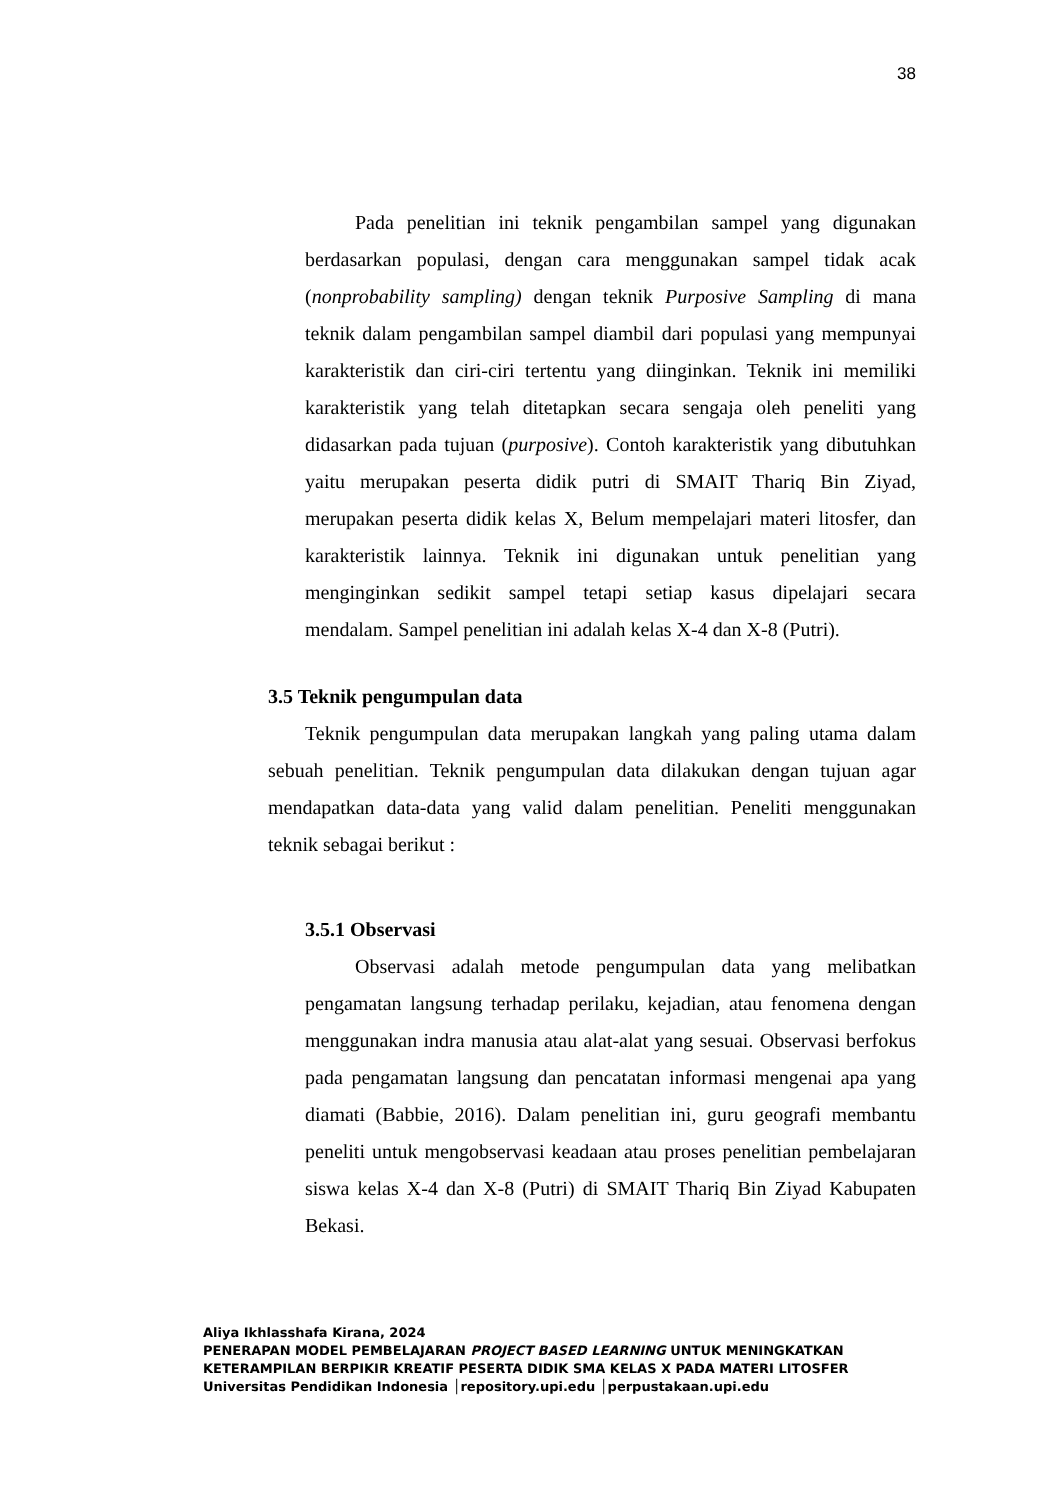38
Pada penelitian ini teknik pengambilan sampel yang digunakan berdasarkan populasi, dengan cara menggunakan sampel tidak acak (nonprobability sampling) dengan teknik Purposive Sampling di mana teknik dalam pengambilan sampel diambil dari populasi yang mempunyai karakteristik dan ciri-ciri tertentu yang diinginkan. Teknik ini memiliki karakteristik yang telah ditetapkan secara sengaja oleh peneliti yang didasarkan pada tujuan (purposive). Contoh karakteristik yang dibutuhkan yaitu merupakan peserta didik putri di SMAIT Thariq Bin Ziyad, merupakan peserta didik kelas X, Belum mempelajari materi litosfer, dan karakteristik lainnya. Teknik ini digunakan untuk penelitian yang menginginkan sedikit sampel tetapi setiap kasus dipelajari secara mendalam. Sampel penelitian ini adalah kelas X-4 dan X-8 (Putri).
3.5 Teknik pengumpulan data
Teknik pengumpulan data merupakan langkah yang paling utama dalam sebuah penelitian. Teknik pengumpulan data dilakukan dengan tujuan agar mendapatkan data-data yang valid dalam penelitian. Peneliti menggunakan teknik sebagai berikut :
3.5.1 Observasi
Observasi adalah metode pengumpulan data yang melibatkan pengamatan langsung terhadap perilaku, kejadian, atau fenomena dengan menggunakan indra manusia atau alat-alat yang sesuai. Observasi berfokus pada pengamatan langsung dan pencatatan informasi mengenai apa yang diamati (Babbie, 2016). Dalam penelitian ini, guru geografi membantu peneliti untuk mengobservasi keadaan atau proses penelitian pembelajaran siswa kelas X-4 dan X-8 (Putri) di SMAIT Thariq Bin Ziyad Kabupaten Bekasi.
Aliya Ikhlasshafa Kirana, 2024
PENERAPAN MODEL PEMBELAJARAN PROJECT BASED LEARNING UNTUK MENINGKATKAN
KETERAMPILAN BERPIKIR KREATIF PESERTA DIDIK SMA KELAS X PADA MATERI LITOSFER
Universitas Pendidikan Indonesia │repository.upi.edu │perpustakaan.upi.edu